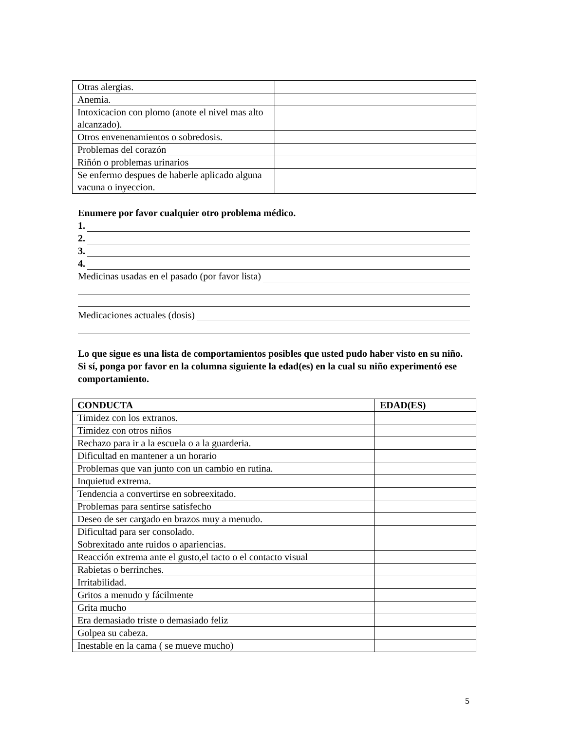| Otras alergias. | |
| Anemia. | |
| Intoxicacion con plomo (anote el nivel mas alto alcanzado). | |
| Otros envenenamientos o sobredosis. | |
| Problemas del corazón | |
| Riñón o problemas urinarios | |
| Se enfermo despues de haberle aplicado alguna vacuna o inyeccion. | |
Enumere por favor cualquier otro problema médico.
1.
2.
3.
4.
Medicinas usadas en el pasado (por favor lista)
Medicaciones actuales (dosis)
Lo que sigue es una lista de comportamientos posibles que usted pudo haber visto en su niño. Si sí, ponga por favor en la columna siguiente la edad(es) en la cual su niño experimentó ese comportamiento.
| CONDUCTA | EDAD(ES) |
| --- | --- |
| Timidez con los extranos. | |
| Timidez con otros niños | |
| Rechazo para ir a la escuela o a la guarderia. | |
| Dificultad en mantener a un horario | |
| Problemas que van junto con un cambio en rutina. | |
| Inquietud extrema. | |
| Tendencia a convertirse en sobreexitado. | |
| Problemas para sentirse satisfecho | |
| Deseo de ser cargado en brazos muy a menudo. | |
| Dificultad para ser consolado. | |
| Sobrexitado ante ruidos o apariencias. | |
| Reacción extrema ante el gusto,el tacto o el contacto visual | |
| Rabietas o berrinches. | |
| Irritabilidad. | |
| Gritos a menudo y fácilmente | |
| Grita mucho | |
| Era demasiado triste o demasiado feliz | |
| Golpea su cabeza. | |
| Inestable en la cama ( se mueve mucho) | |
5